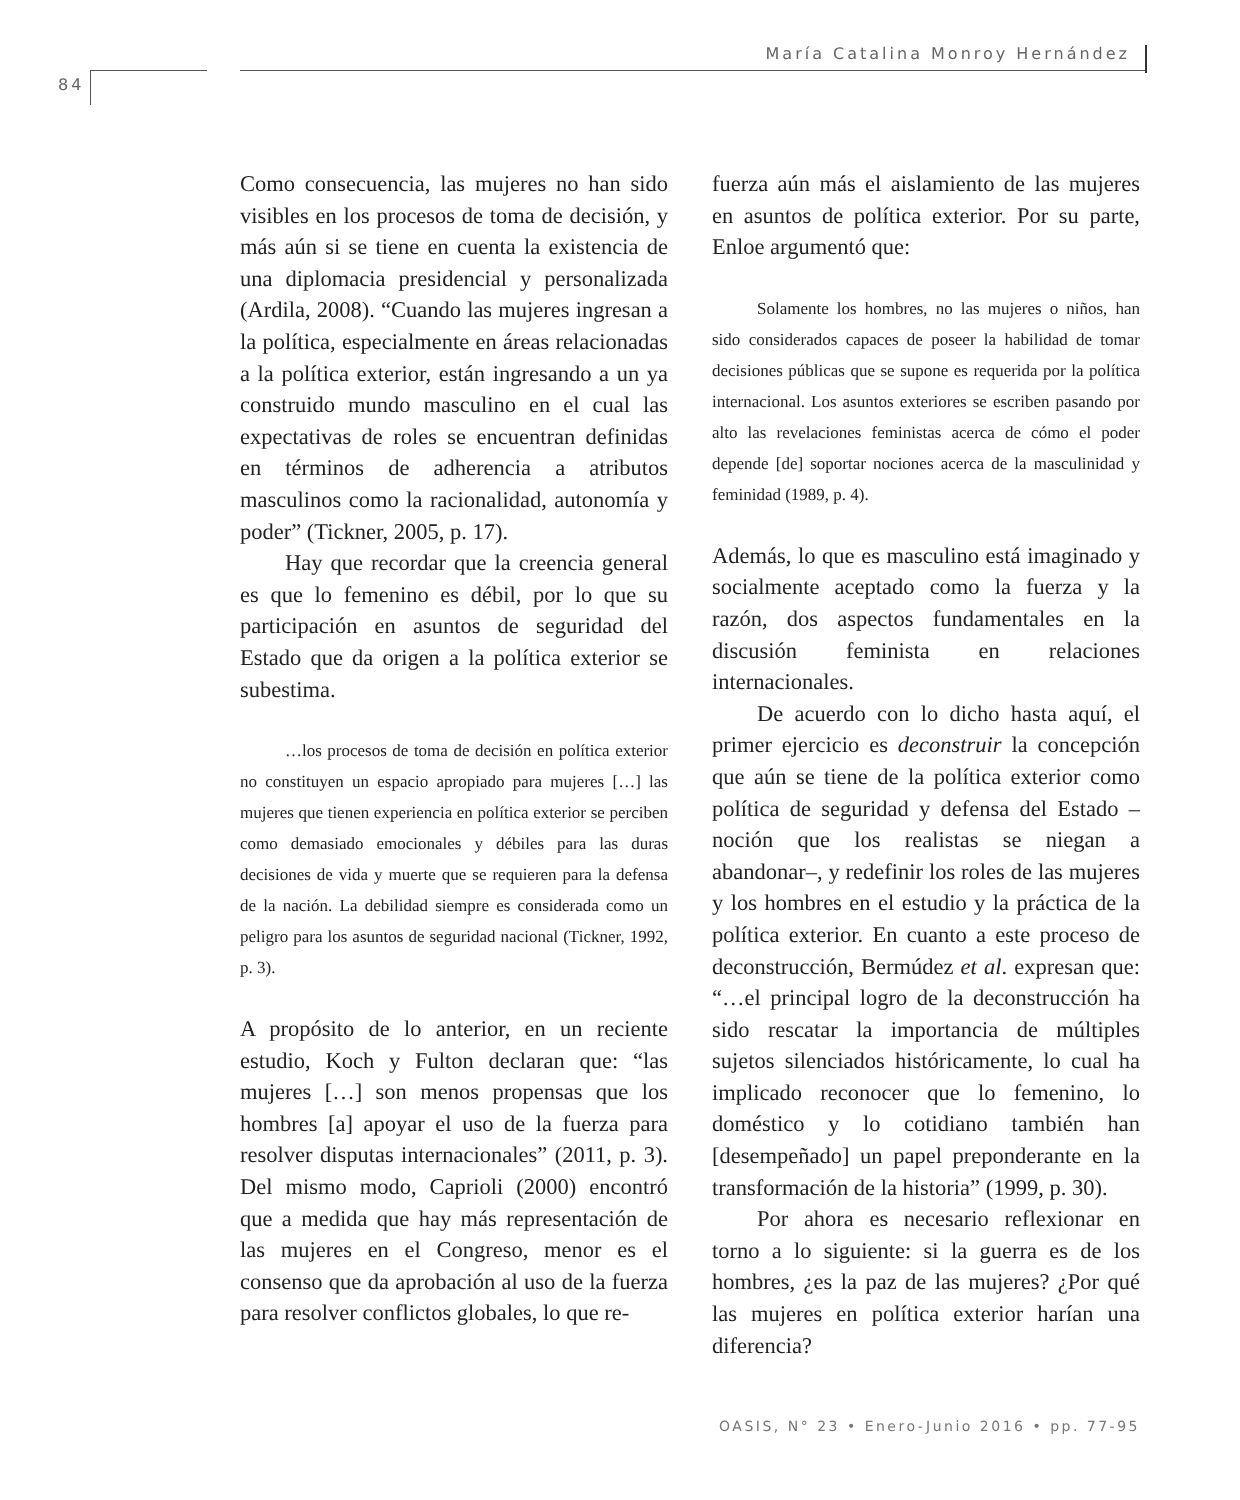María Catalina Monroy Hernández
84
Como consecuencia, las mujeres no han sido visibles en los procesos de toma de decisión, y más aún si se tiene en cuenta la existencia de una diplomacia presidencial y personalizada (Ardila, 2008). “Cuando las mujeres ingresan a la política, especialmente en áreas relacionadas a la política exterior, están ingresando a un ya construido mundo masculino en el cual las expectativas de roles se encuentran definidas en términos de adherencia a atributos masculinos como la racionalidad, autonomía y poder” (Tickner, 2005, p. 17).
Hay que recordar que la creencia general es que lo femenino es débil, por lo que su participación en asuntos de seguridad del Estado que da origen a la política exterior se subestima.
…los procesos de toma de decisión en política exterior no constituyen un espacio apropiado para mujeres […] las mujeres que tienen experiencia en política exterior se perciben como demasiado emocionales y débiles para las duras decisiones de vida y muerte que se requieren para la defensa de la nación. La debilidad siempre es considerada como un peligro para los asuntos de seguridad nacional (Tickner, 1992, p. 3).
A propósito de lo anterior, en un reciente estudio, Koch y Fulton declaran que: “las mujeres […] son menos propensas que los hombres [a] apoyar el uso de la fuerza para resolver disputas internacionales” (2011, p. 3). Del mismo modo, Caprioli (2000) encontró que a medida que hay más representación de las mujeres en el Congreso, menor es el consenso que da aprobación al uso de la fuerza para resolver conflictos globales, lo que re-
fuerza aún más el aislamiento de las mujeres en asuntos de política exterior. Por su parte, Enloe argumentó que:
Solamente los hombres, no las mujeres o niños, han sido considerados capaces de poseer la habilidad de tomar decisiones públicas que se supone es requerida por la política internacional. Los asuntos exteriores se escriben pasando por alto las revelaciones feministas acerca de cómo el poder depende [de] soportar nociones acerca de la masculinidad y feminidad (1989, p. 4).
Además, lo que es masculino está imaginado y socialmente aceptado como la fuerza y la razón, dos aspectos fundamentales en la discusión feminista en relaciones internacionales.
De acuerdo con lo dicho hasta aquí, el primer ejercicio es deconstruir la concepción que aún se tiene de la política exterior como política de seguridad y defensa del Estado –noción que los realistas se niegan a abandonar–, y redefinir los roles de las mujeres y los hombres en el estudio y la práctica de la política exterior. En cuanto a este proceso de deconstrucción, Bermúdez et al. expresan que: “…el principal logro de la deconstrucción ha sido rescatar la importancia de múltiples sujetos silenciados históricamente, lo cual ha implicado reconocer que lo femenino, lo doméstico y lo cotidiano también han [desempeñado] un papel preponderante en la transformación de la historia” (1999, p. 30).
Por ahora es necesario reflexionar en torno a lo siguiente: si la guerra es de los hombres, ¿es la paz de las mujeres? ¿Por qué las mujeres en política exterior harían una diferencia?
OASIS, N° 23 • Enero-Junio 2016 • pp. 77-95